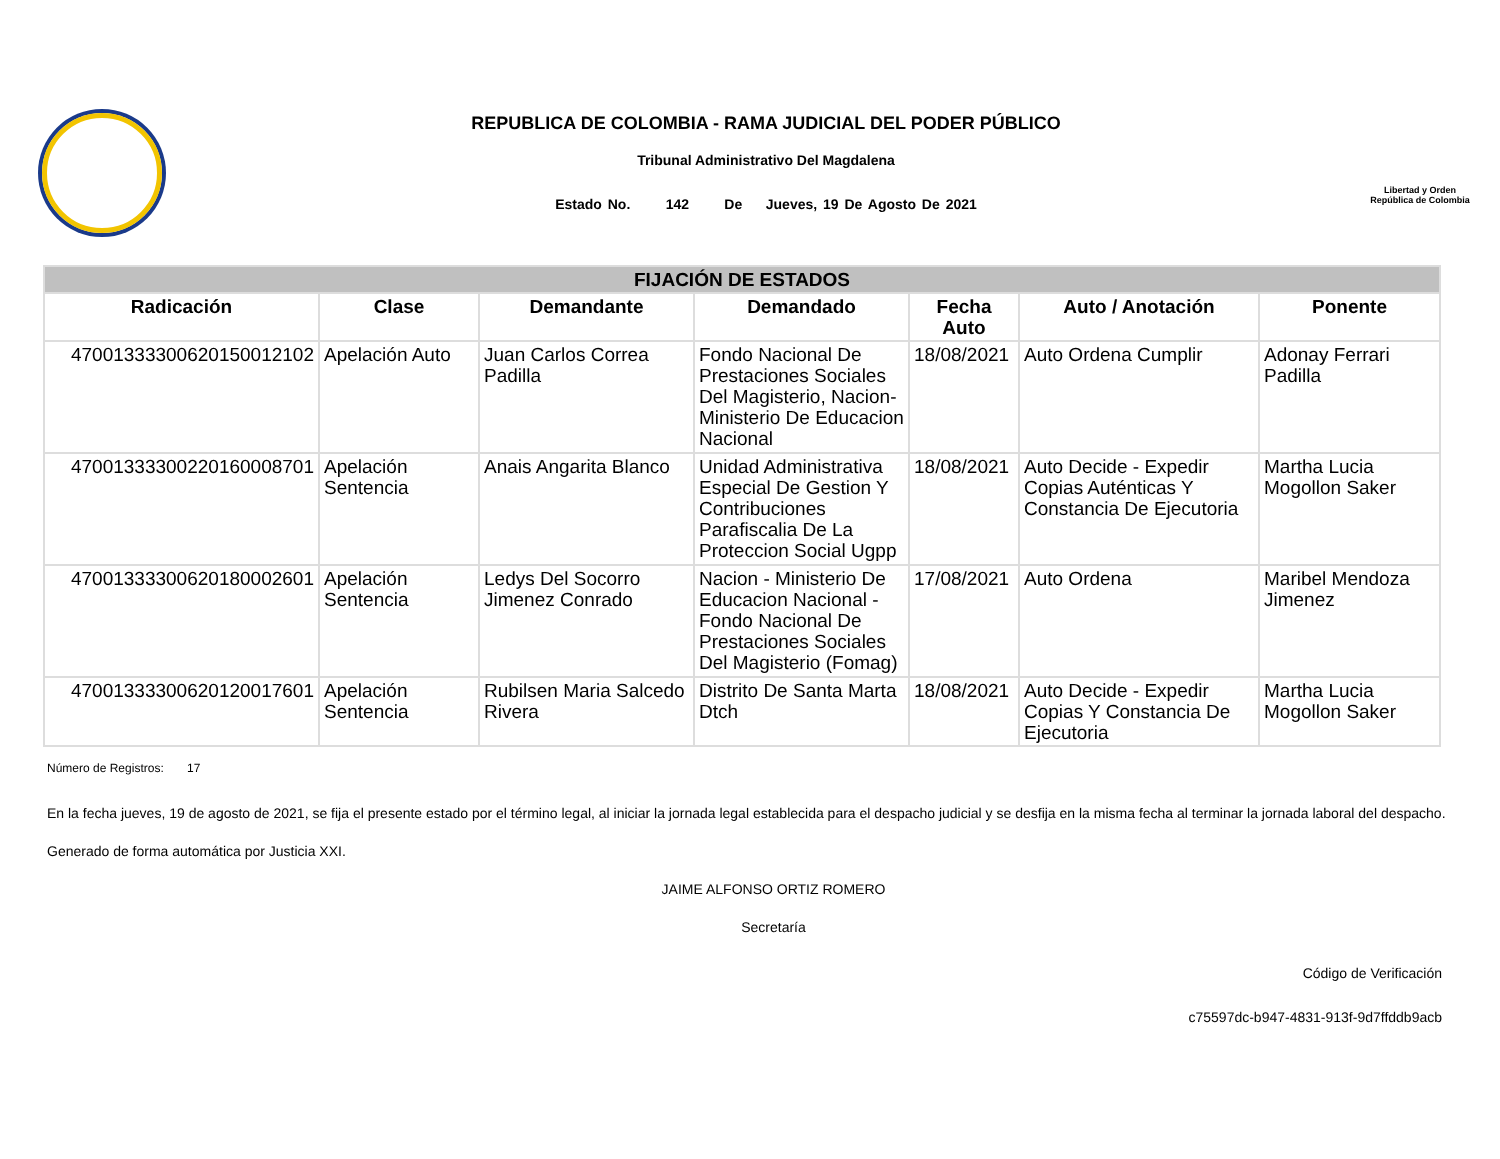REPUBLICA DE COLOMBIA - RAMA JUDICIAL DEL PODER PÚBLICO
Tribunal Administrativo Del Magdalena
Estado No. 142 De Jueves, 19 De Agosto De 2021
Libertad y Orden
República de Colombia
| FIJACIÓN DE ESTADOS | | | | | | |
| --- | --- | --- | --- | --- | --- | --- |
| Radicación | Clase | Demandante | Demandado | Fecha Auto | Auto / Anotación | Ponente |
| 47001333300620150012102 | Apelación Auto | Juan Carlos Correa Padilla | Fondo Nacional De Prestaciones Sociales Del Magisterio, Nacion- Ministerio De Educacion Nacional | 18/08/2021 | Auto Ordena Cumplir | Adonay Ferrari Padilla |
| 47001333300220160008701 | Apelación Sentencia | Anais Angarita Blanco | Unidad Administrativa Especial De Gestion Y Contribuciones Parafiscalia De La Proteccion Social Ugpp | 18/08/2021 | Auto Decide - Expedir Copias Auténticas Y Constancia De Ejecutoria | Martha Lucia Mogollon Saker |
| 47001333300620180002601 | Apelación Sentencia | Ledys Del Socorro Jimenez Conrado | Nacion - Ministerio De Educacion Nacional - Fondo Nacional De Prestaciones Sociales Del Magisterio (Fomag) | 17/08/2021 | Auto Ordena | Maribel Mendoza Jimenez |
| 47001333300620120017601 | Apelación Sentencia | Rubilsen Maria Salcedo Rivera | Distrito De Santa Marta Dtch | 18/08/2021 | Auto Decide - Expedir Copias Y Constancia De Ejecutoria | Martha Lucia Mogollon Saker |
Número de Registros: 17
En la fecha jueves, 19 de agosto de 2021, se fija el presente estado por el término legal, al iniciar la jornada legal establecida para el despacho judicial y se desfija en la misma fecha al terminar la jornada laboral del despacho.
Generado de forma automática por Justicia XXI.
JAIME ALFONSO ORTIZ ROMERO
Secretaría
Código de Verificación
c75597dc-b947-4831-913f-9d7ffddb9acb